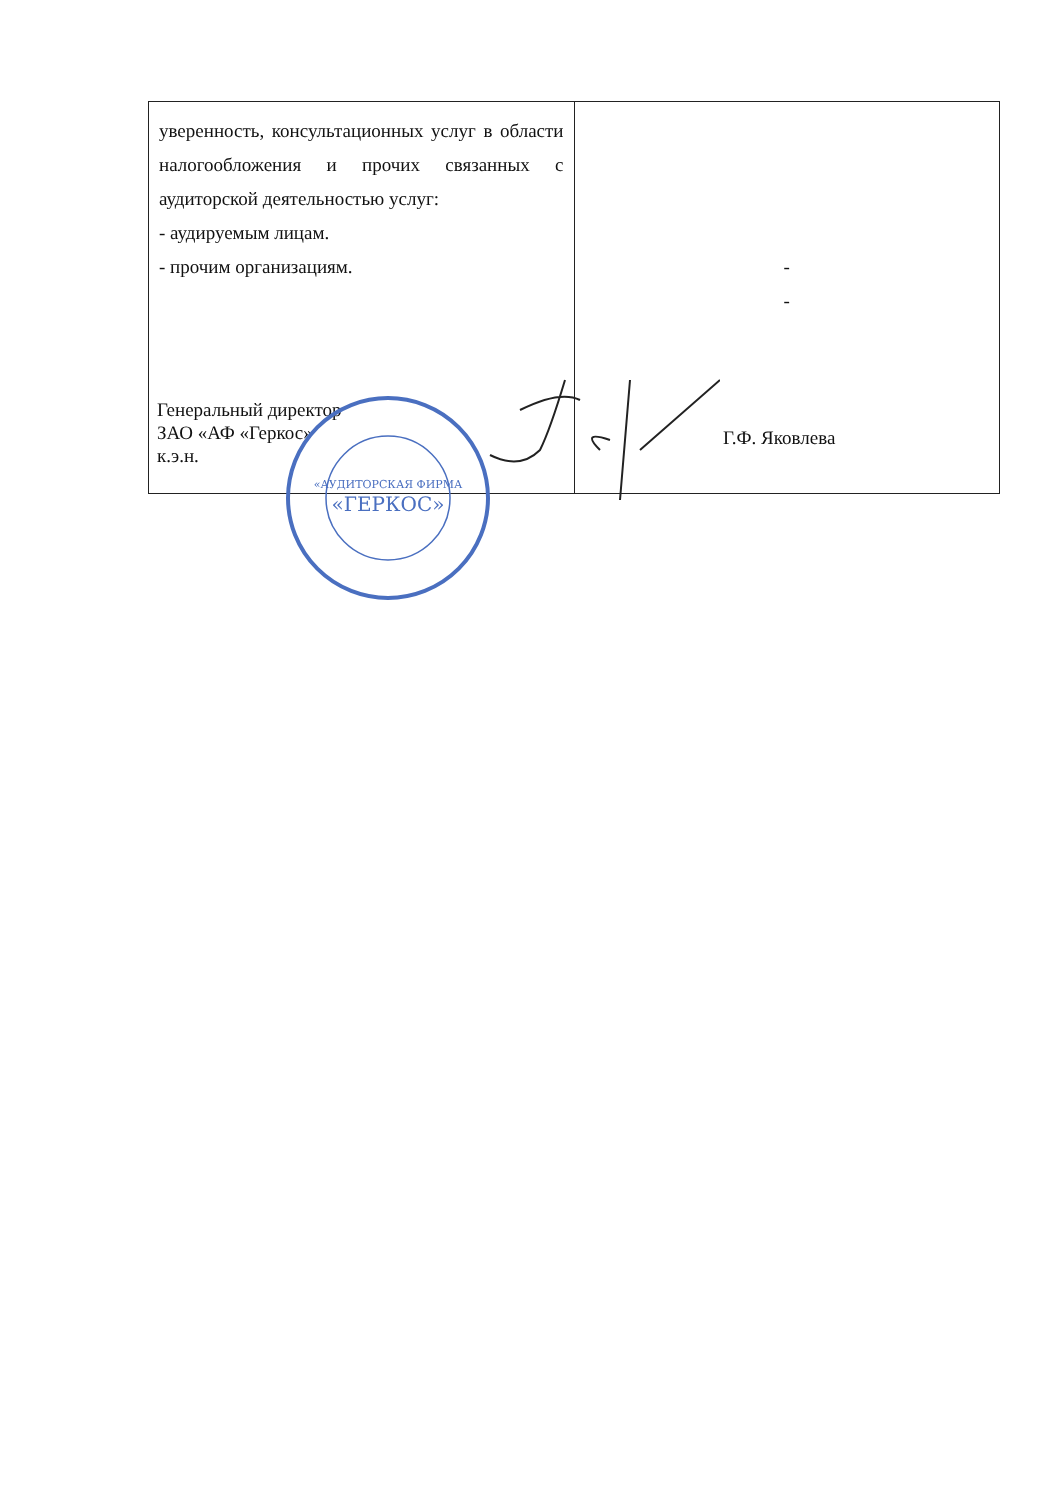| уверенность, консультационных услуг в области налогообложения и прочих связанных с аудиторской деятельностью услуг: - аудируемым лицам. - прочим организациям. | - - |
Генеральный директор
ЗАО «АФ «Геркос»
к.э.н.
Г.Ф. Яковлева
«АУДИТОРСКАЯ ФИРМА
«ГЕРКОС»